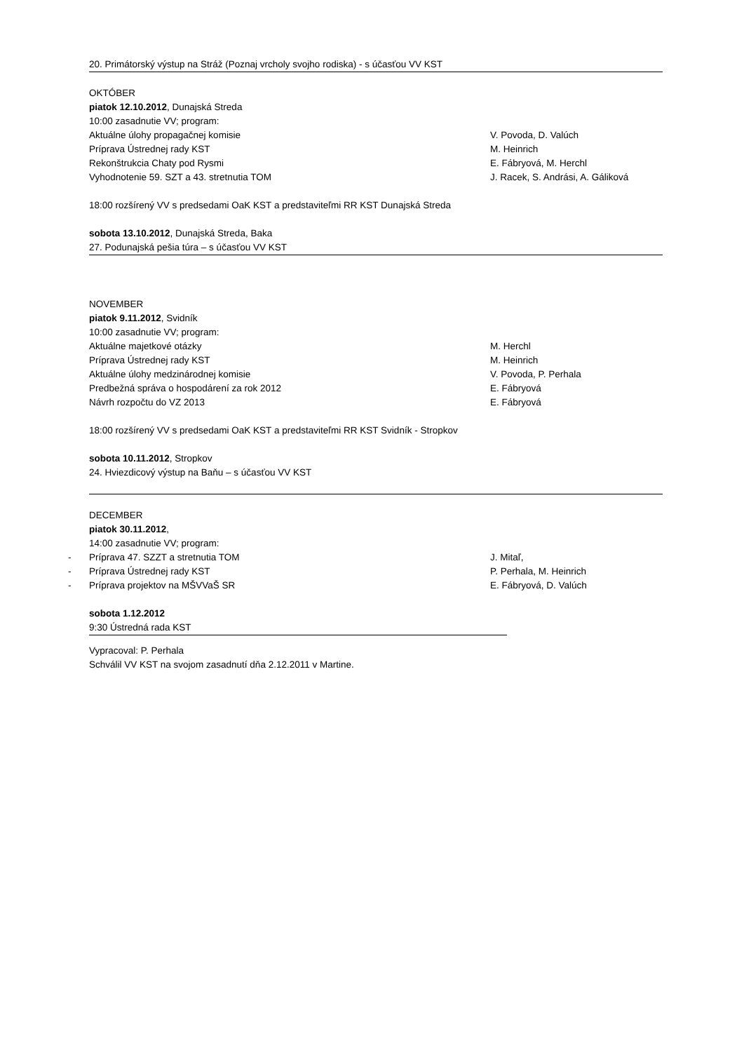20. Primátorský výstup na Stráž (Poznaj vrcholy svojho rodiska) - s účasťou VV KST
OKTÓBER
piatok 12.10.2012, Dunajská Streda
10:00 zasadnutie VV; program:
Aktuálne úlohy propagačnej komisie V. Povoda, D. Valúch
Príprava Ústrednej rady KST M. Heinrich
Rekonštrukcia Chaty pod Rysmi E. Fábryová, M. Herchl
Vyhodnotenie 59. SZT a 43. stretnutia TOM J. Racek, S. Andrási, A. Gáliková
18:00 rozšírený VV s predsedami OaK KST a predstaviteľmi RR KST Dunajská Streda
sobota 13.10.2012, Dunajská Streda, Baka
27. Podunajská pešia túra – s účasťou VV KST
NOVEMBER
piatok 9.11.2012, Svidník
10:00 zasadnutie VV; program:
Aktuálne majetkové otázky M. Herchl
Príprava Ústrednej rady KST M. Heinrich
Aktuálne úlohy medzinárodnej komisie V. Povoda, P. Perhala
Predbežná správa o hospodárení za rok 2012 E. Fábryová
Návrh rozpočtu do VZ 2013 E. Fábryová
18:00 rozšírený VV s predsedami OaK KST a predstaviteľmi RR KST Svidník - Stropkov
sobota 10.11.2012, Stropkov
24. Hviezdicový výstup na Baňu – s účasťou VV KST
DECEMBER
piatok 30.11.2012,
14:00 zasadnutie VV; program:
-
Príprava 47. SZZT a stretnutia TOM J. Mitaľ,
-
Príprava Ústrednej rady KST P. Perhala, M. Heinrich
-
Príprava projektov na MŠVVaŠ SR E. Fábryová, D. Valúch
sobota 1.12.2012
9:30 Ústredná rada KST
Vypracoval: P. Perhala
Schválil VV KST na svojom zasadnutí dňa 2.12.2011 v Martine.